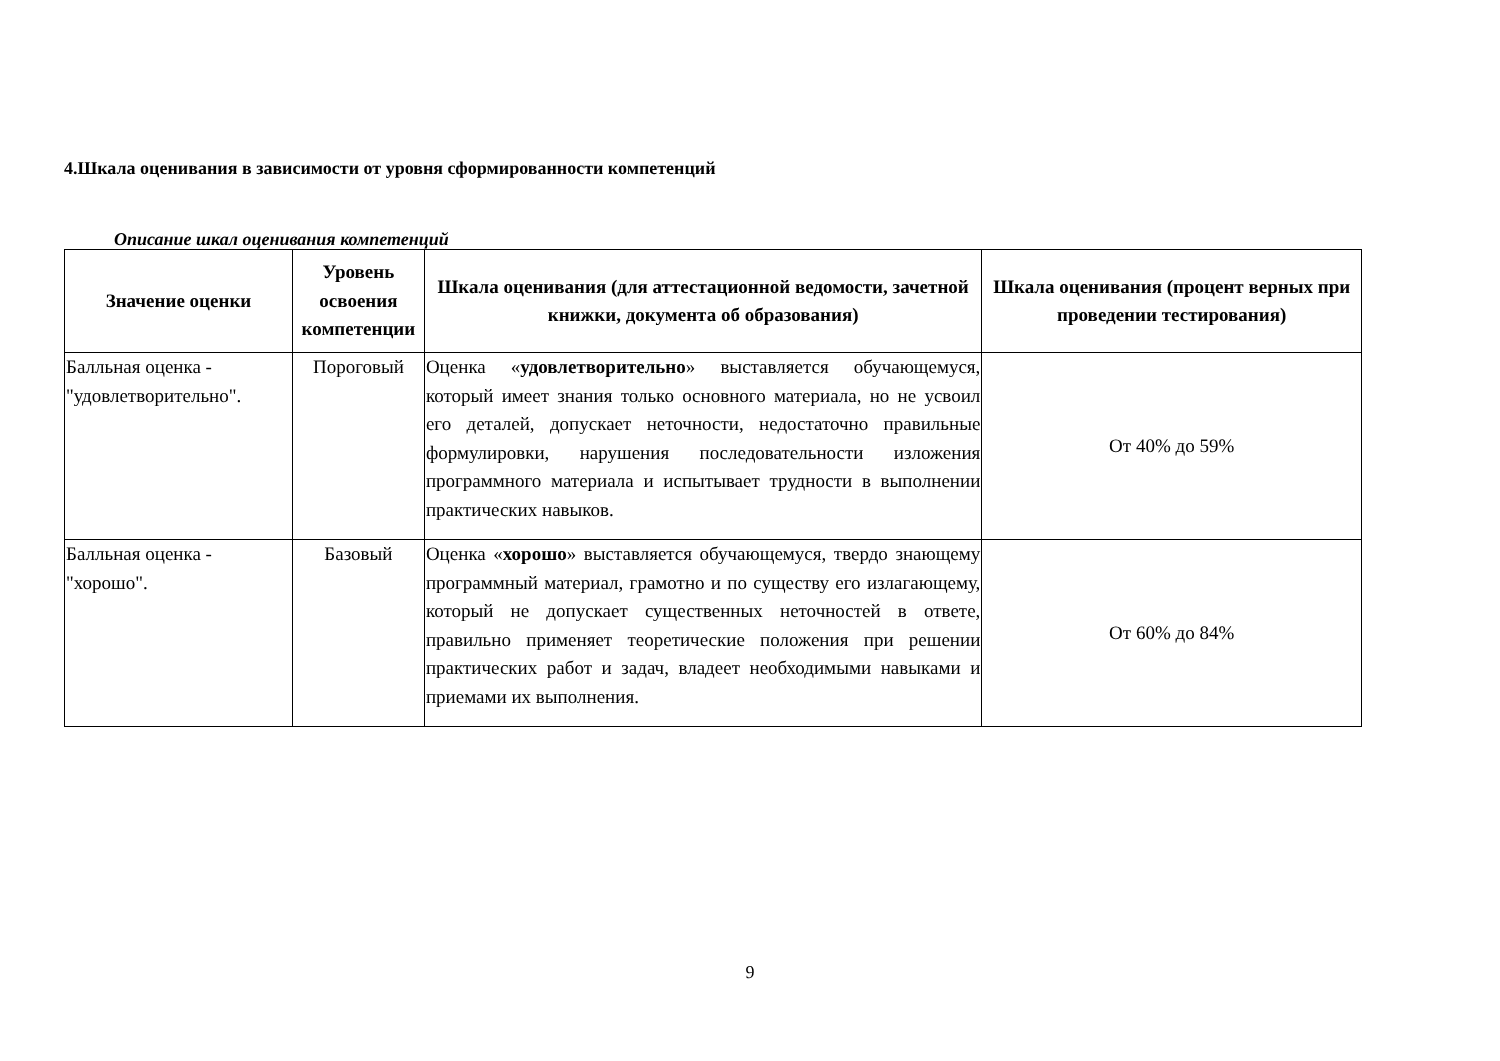4.Шкала оценивания в зависимости от уровня сформированности компетенций
Описание шкал оценивания компетенций
| Значение оценки | Уровень освоения компетенции | Шкала оценивания (для аттестационной ведомости, зачетной книжки, документа об образования) | Шкала оценивания (процент верных при проведении тестирования) |
| --- | --- | --- | --- |
| Балльная оценка - "удовлетворительно". | Пороговый | Оценка « удовлетворительно » выставляется обучающемуся, который имеет знания только основного материала, но не усвоил его деталей, допускает неточности, недостаточно правильные формулировки, нарушения последовательности изложения программного материала и испытывает трудности в выполнении практических навыков. | От 40% до 59% |
| Балльная оценка - "хорошо". | Базовый | Оценка « хорошо » выставляется обучающемуся, твердо знающему программный материал, грамотно и по существу его излагающему, который не допускает существенных неточностей в ответе, правильно применяет теоретические положения при решении практических работ и задач, владеет необходимыми навыками и приемами их выполнения. | От 60% до 84% |
9